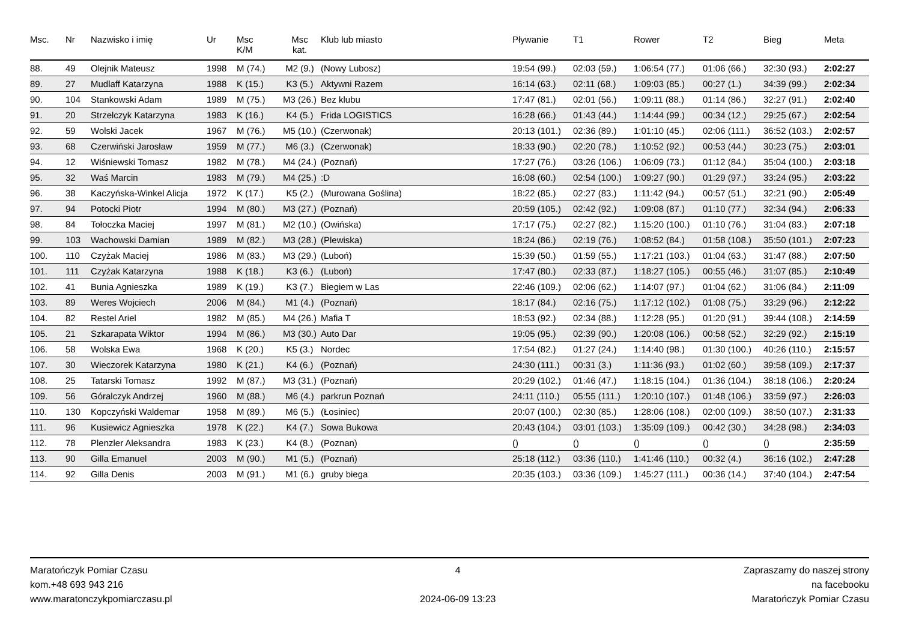| Msc. | Nr | Nazwisko i imię | Ur | Msc K/M | Msc kat. | Klub lub miasto | Pływanie | T1 | Rower | T2 | Bieg | Meta |
| --- | --- | --- | --- | --- | --- | --- | --- | --- | --- | --- | --- | --- |
| 88. | 49 | Olejnik Mateusz | 1998 | M (74.) | M2 (9.) | (Nowy Lubosz) | 19:54 (99.) | 02:03 (59.) | 1:06:54 (77.) | 01:06 (66.) | 32:30 (93.) | 2:02:27 |
| 89. | 27 | Mudlaff Katarzyna | 1988 | K (15.) | K3 (5.) | Aktywni Razem | 16:14 (63.) | 02:11 (68.) | 1:09:03 (85.) | 00:27 (1.) | 34:39 (99.) | 2:02:34 |
| 90. | 104 | Stankowski Adam | 1989 | M (75.) | M3 (26.) | Bez klubu | 17:47 (81.) | 02:01 (56.) | 1:09:11 (88.) | 01:14 (86.) | 32:27 (91.) | 2:02:40 |
| 91. | 20 | Strzelczyk Katarzyna | 1983 | K (16.) | K4 (5.) | Frida LOGISTICS | 16:28 (66.) | 01:43 (44.) | 1:14:44 (99.) | 00:34 (12.) | 29:25 (67.) | 2:02:54 |
| 92. | 59 | Wolski Jacek | 1967 | M (76.) | M5 (10.) | (Czerwonak) | 20:13 (101.) | 02:36 (89.) | 1:01:10 (45.) | 02:06 (111.) | 36:52 (103.) | 2:02:57 |
| 93. | 68 | Czerwiński Jarosław | 1959 | M (77.) | M6 (3.) | (Czerwonak) | 18:33 (90.) | 02:20 (78.) | 1:10:52 (92.) | 00:53 (44.) | 30:23 (75.) | 2:03:01 |
| 94. | 12 | Wiśniewski Tomasz | 1982 | M (78.) | M4 (24.) | (Poznań) | 17:27 (76.) | 03:26 (106.) | 1:06:09 (73.) | 01:12 (84.) | 35:04 (100.) | 2:03:18 |
| 95. | 32 | Waś Marcin | 1983 | M (79.) | M4 (25.) | :D | 16:08 (60.) | 02:54 (100.) | 1:09:27 (90.) | 01:29 (97.) | 33:24 (95.) | 2:03:22 |
| 96. | 38 | Kaczyńska-Winkel Alicja | 1972 | K (17.) | K5 (2.) | (Murowana Goślina) | 18:22 (85.) | 02:27 (83.) | 1:11:42 (94.) | 00:57 (51.) | 32:21 (90.) | 2:05:49 |
| 97. | 94 | Potocki Piotr | 1994 | M (80.) | M3 (27.) | (Poznań) | 20:59 (105.) | 02:42 (92.) | 1:09:08 (87.) | 01:10 (77.) | 32:34 (94.) | 2:06:33 |
| 98. | 84 | Tołoczka Maciej | 1997 | M (81.) | M2 (10.) | (Owińska) | 17:17 (75.) | 02:27 (82.) | 1:15:20 (100.) | 01:10 (76.) | 31:04 (83.) | 2:07:18 |
| 99. | 103 | Wachowski Damian | 1989 | M (82.) | M3 (28.) | (Plewiska) | 18:24 (86.) | 02:19 (76.) | 1:08:52 (84.) | 01:58 (108.) | 35:50 (101.) | 2:07:23 |
| 100. | 110 | Czyżak Maciej | 1986 | M (83.) | M3 (29.) | (Luboń) | 15:39 (50.) | 01:59 (55.) | 1:17:21 (103.) | 01:04 (63.) | 31:47 (88.) | 2:07:50 |
| 101. | 111 | Czyżak Katarzyna | 1988 | K (18.) | K3 (6.) | (Luboń) | 17:47 (80.) | 02:33 (87.) | 1:18:27 (105.) | 00:55 (46.) | 31:07 (85.) | 2:10:49 |
| 102. | 41 | Bunia Agnieszka | 1989 | K (19.) | K3 (7.) | Biegiem w Las | 22:46 (109.) | 02:06 (62.) | 1:14:07 (97.) | 01:04 (62.) | 31:06 (84.) | 2:11:09 |
| 103. | 89 | Weres Wojciech | 2006 | M (84.) | M1 (4.) | (Poznań) | 18:17 (84.) | 02:16 (75.) | 1:17:12 (102.) | 01:08 (75.) | 33:29 (96.) | 2:12:22 |
| 104. | 82 | Restel Ariel | 1982 | M (85.) | M4 (26.) | Mafia T | 18:53 (92.) | 02:34 (88.) | 1:12:28 (95.) | 01:20 (91.) | 39:44 (108.) | 2:14:59 |
| 105. | 21 | Szkarapata Wiktor | 1994 | M (86.) | M3 (30.) | Auto Dar | 19:05 (95.) | 02:39 (90.) | 1:20:08 (106.) | 00:58 (52.) | 32:29 (92.) | 2:15:19 |
| 106. | 58 | Wolska Ewa | 1968 | K (20.) | K5 (3.) | Nordec | 17:54 (82.) | 01:27 (24.) | 1:14:40 (98.) | 01:30 (100.) | 40:26 (110.) | 2:15:57 |
| 107. | 30 | Wieczorek Katarzyna | 1980 | K (21.) | K4 (6.) | (Poznań) | 24:30 (111.) | 00:31 (3.) | 1:11:36 (93.) | 01:02 (60.) | 39:58 (109.) | 2:17:37 |
| 108. | 25 | Tatarski Tomasz | 1992 | M (87.) | M3 (31.) | (Poznań) | 20:29 (102.) | 01:46 (47.) | 1:18:15 (104.) | 01:36 (104.) | 38:18 (106.) | 2:20:24 |
| 109. | 56 | Góralczyk Andrzej | 1960 | M (88.) | M6 (4.) | parkrun Poznań | 24:11 (110.) | 05:55 (111.) | 1:20:10 (107.) | 01:48 (106.) | 33:59 (97.) | 2:26:03 |
| 110. | 130 | Kopczyński Waldemar | 1958 | M (89.) | M6 (5.) | (Łosiniec) | 20:07 (100.) | 02:30 (85.) | 1:28:06 (108.) | 02:00 (109.) | 38:50 (107.) | 2:31:33 |
| 111. | 96 | Kusiewicz Agnieszka | 1978 | K (22.) | K4 (7.) | Sowa Bukowa | 20:43 (104.) | 03:01 (103.) | 1:35:09 (109.) | 00:42 (30.) | 34:28 (98.) | 2:34:03 |
| 112. | 78 | Plenzler Aleksandra | 1983 | K (23.) | K4 (8.) | (Poznan) | () | () | () | () | () | 2:35:59 |
| 113. | 90 | Gilla Emanuel | 2003 | M (90.) | M1 (5.) | (Poznań) | 25:18 (112.) | 03:36 (110.) | 1:41:46 (110.) | 00:32 (4.) | 36:16 (102.) | 2:47:28 |
| 114. | 92 | Gilla Denis | 2003 | M (91.) | M1 (6.) | gruby biega | 20:35 (103.) | 03:36 (109.) | 1:45:27 (111.) | 00:36 (14.) | 37:40 (104.) | 2:47:54 |
Maratończyk Pomiar Czasu
kom.+48 693 943 216
www.maratonczykpomiarczasu.pl
4
2024-06-09 13:23
Zapraszamy do naszej strony
na facebooku
Maratończyk Pomiar Czasu